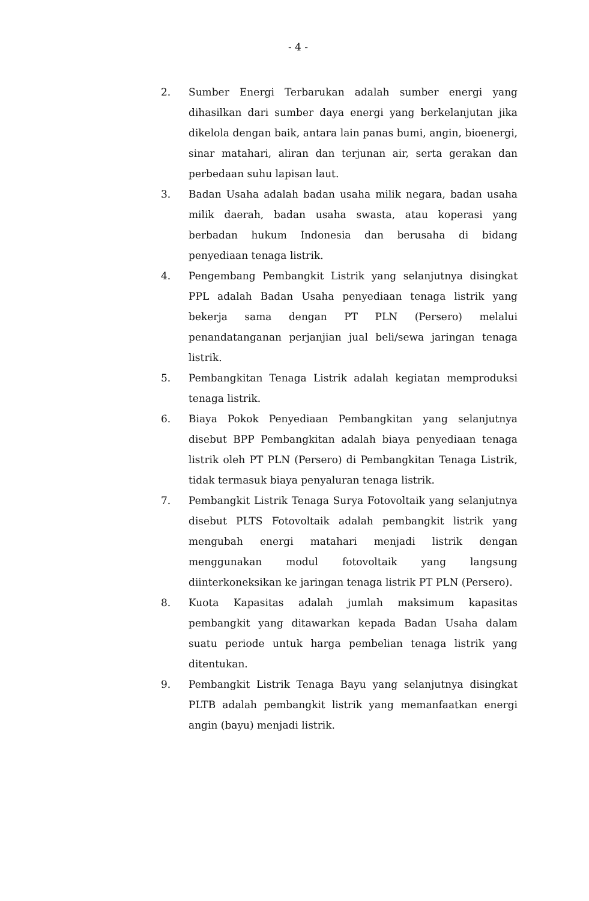- 4 -
2. Sumber Energi Terbarukan adalah sumber energi yang dihasilkan dari sumber daya energi yang berkelanjutan jika dikelola dengan baik, antara lain panas bumi, angin, bioenergi, sinar matahari, aliran dan terjunan air, serta gerakan dan perbedaan suhu lapisan laut.
3. Badan Usaha adalah badan usaha milik negara, badan usaha milik daerah, badan usaha swasta, atau koperasi yang berbadan hukum Indonesia dan berusaha di bidang penyediaan tenaga listrik.
4. Pengembang Pembangkit Listrik yang selanjutnya disingkat PPL adalah Badan Usaha penyediaan tenaga listrik yang bekerja sama dengan PT PLN (Persero) melalui penandatanganan perjanjian jual beli/sewa jaringan tenaga listrik.
5. Pembangkitan Tenaga Listrik adalah kegiatan memproduksi tenaga listrik.
6. Biaya Pokok Penyediaan Pembangkitan yang selanjutnya disebut BPP Pembangkitan adalah biaya penyediaan tenaga listrik oleh PT PLN (Persero) di Pembangkitan Tenaga Listrik, tidak termasuk biaya penyaluran tenaga listrik.
7. Pembangkit Listrik Tenaga Surya Fotovoltaik yang selanjutnya disebut PLTS Fotovoltaik adalah pembangkit listrik yang mengubah energi matahari menjadi listrik dengan menggunakan modul fotovoltaik yang langsung diinterkoneksikan ke jaringan tenaga listrik PT PLN (Persero).
8. Kuota Kapasitas adalah jumlah maksimum kapasitas pembangkit yang ditawarkan kepada Badan Usaha dalam suatu periode untuk harga pembelian tenaga listrik yang ditentukan.
9. Pembangkit Listrik Tenaga Bayu yang selanjutnya disingkat PLTB adalah pembangkit listrik yang memanfaatkan energi angin (bayu) menjadi listrik.